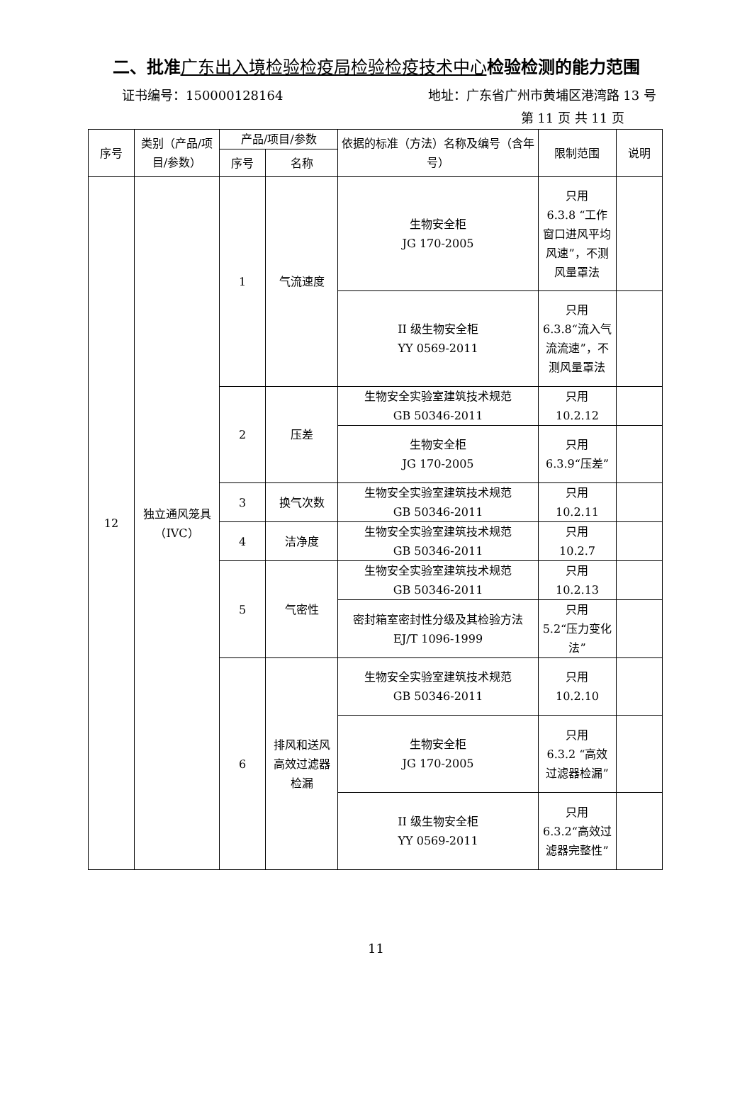二、批准广东出入境检验检疫局检验检疫技术中心检验检测的能力范围
证书编号：150000128164 地址：广东省广州市黄埔区港湾路 13 号
第 11 页 共 11 页
| 序号 | 类别（产品/项目/参数） | 产品/项目/参数 | | 依据的标准（方法）名称及编号（含年号） | 限制范围 | 说明 |
| --- | --- | --- | --- | --- | --- | --- |
| | | 序号 | 名称 | | | |
| 12 | 独立通风笼具（IVC） | 1 | 气流速度 | 生物安全柜 JG 170-2005 | 只用 6.3.8 “工作窗口进风平均风速”，不测风量罩法 | |
| | | | | II 级生物安全柜 YY 0569-2011 | 只用 6.3.8“流入气流流速”，不测风量罩法 | |
| | | 2 | 压差 | 生物安全实验室建筑技术规范 GB 50346-2011 | 只用 10.2.12 | |
| | | | | 生物安全柜 JG 170-2005 | 只用 6.3.9“压差” | |
| | | 3 | 换气次数 | 生物安全实验室建筑技术规范 GB 50346-2011 | 只用 10.2.11 | |
| | | 4 | 洁净度 | 生物安全实验室建筑技术规范 GB 50346-2011 | 只用 10.2.7 | |
| | | 5 | 气密性 | 生物安全实验室建筑技术规范 GB 50346-2011 | 只用 10.2.13 | |
| | | | | 密封箱室密封性分级及其检验方法 EJ/T 1096-1999 | 只用 5.2“压力变化法” | |
| | | 6 | 排风和送风高效过滤器检漏 | 生物安全实验室建筑技术规范 GB 50346-2011 | 只用 10.2.10 | |
| | | | | 生物安全柜 JG 170-2005 | 只用 6.3.2 “高效过滤器检漏” | |
| | | | | II 级生物安全柜 YY 0569-2011 | 只用 6.3.2“高效过滤器完整性” | |
11